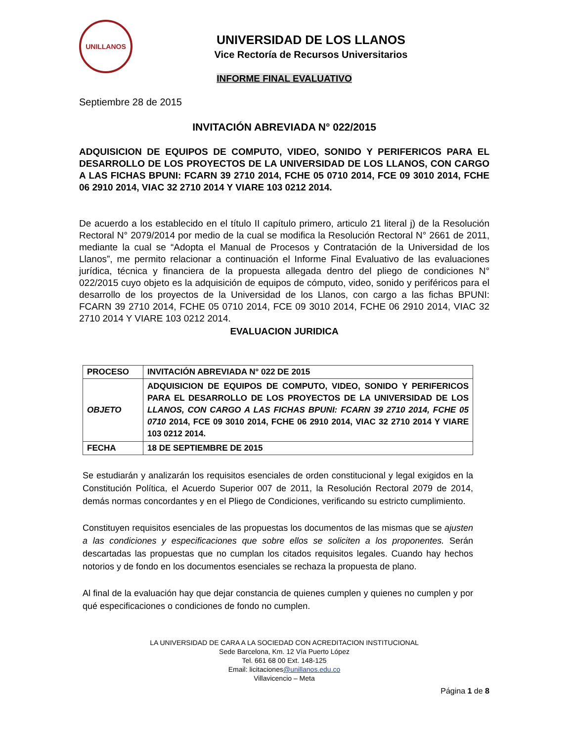UNILLANOS
UNIVERSIDAD DE LOS LLANOS
Vice Rectoría de Recursos Universitarios
INFORME FINAL EVALUATIVO
Septiembre 28 de 2015
INVITACIÓN ABREVIADA N° 022/2015
ADQUISICION DE EQUIPOS DE COMPUTO, VIDEO, SONIDO Y PERIFERICOS PARA EL DESARROLLO DE LOS PROYECTOS DE LA UNIVERSIDAD DE LOS LLANOS, CON CARGO A LAS FICHAS BPUNI: FCARN 39 2710 2014, FCHE 05 0710 2014, FCE 09 3010 2014, FCHE 06 2910 2014, VIAC 32 2710 2014 Y VIARE 103 0212 2014.
De acuerdo a los establecido en el título II capítulo primero, articulo 21 literal j) de la Resolución Rectoral N° 2079/2014 por medio de la cual se modifica la Resolución Rectoral N° 2661 de 2011, mediante la cual se “Adopta el Manual de Procesos y Contratación de la Universidad de los Llanos”, me permito relacionar a continuación el Informe Final Evaluativo de las evaluaciones jurídica, técnica y financiera de la propuesta allegada dentro del pliego de condiciones N° 022/2015 cuyo objeto es la adquisición de equipos de cómputo, video, sonido y periféricos para el desarrollo de los proyectos de la Universidad de los Llanos, con cargo a las fichas BPUNI: FCARN 39 2710 2014, FCHE 05 0710 2014, FCE 09 3010 2014, FCHE 06 2910 2014, VIAC 32 2710 2014 Y VIARE 103 0212 2014.
EVALUACION JURIDICA
| PROCESO | INVITACIÓN ABREVIADA N° 022 DE 2015 |
| OBJETO | ADQUISICION DE EQUIPOS DE COMPUTO, VIDEO, SONIDO Y PERIFERICOS PARA EL DESARROLLO DE LOS PROYECTOS DE LA UNIVERSIDAD DE LOS LLANOS, CON CARGO A LAS FICHAS BPUNI: FCARN 39 2710 2014, FCHE 05 0710 2014, FCE 09 3010 2014, FCHE 06 2910 2014, VIAC 32 2710 2014 Y VIARE 103 0212 2014. |
| FECHA | 18 DE SEPTIEMBRE DE 2015 |
Se estudiarán y analizarán los requisitos esenciales de orden constitucional y legal exigidos en la Constitución Política, el Acuerdo Superior 007 de 2011, la Resolución Rectoral 2079 de 2014, demás normas concordantes y en el Pliego de Condiciones, verificando su estricto cumplimiento.
Constituyen requisitos esenciales de las propuestas los documentos de las mismas que se ajusten a las condiciones y especificaciones que sobre ellos se soliciten a los proponentes. Serán descartadas las propuestas que no cumplan los citados requisitos legales. Cuando hay hechos notorios y de fondo en los documentos esenciales se rechaza la propuesta de plano.
Al final de la evaluación hay que dejar constancia de quienes cumplen y quienes no cumplen y por qué especificaciones o condiciones de fondo no cumplen.
LA UNIVERSIDAD DE CARA A LA SOCIEDAD CON ACREDITACION INSTITUCIONAL
Sede Barcelona, Km. 12 Vía Puerto López
Tel. 661 68 00 Ext. 148-125
Email: licitaciones@unillanos.edu.co
Villavicencio – Meta
Página 1 de 8